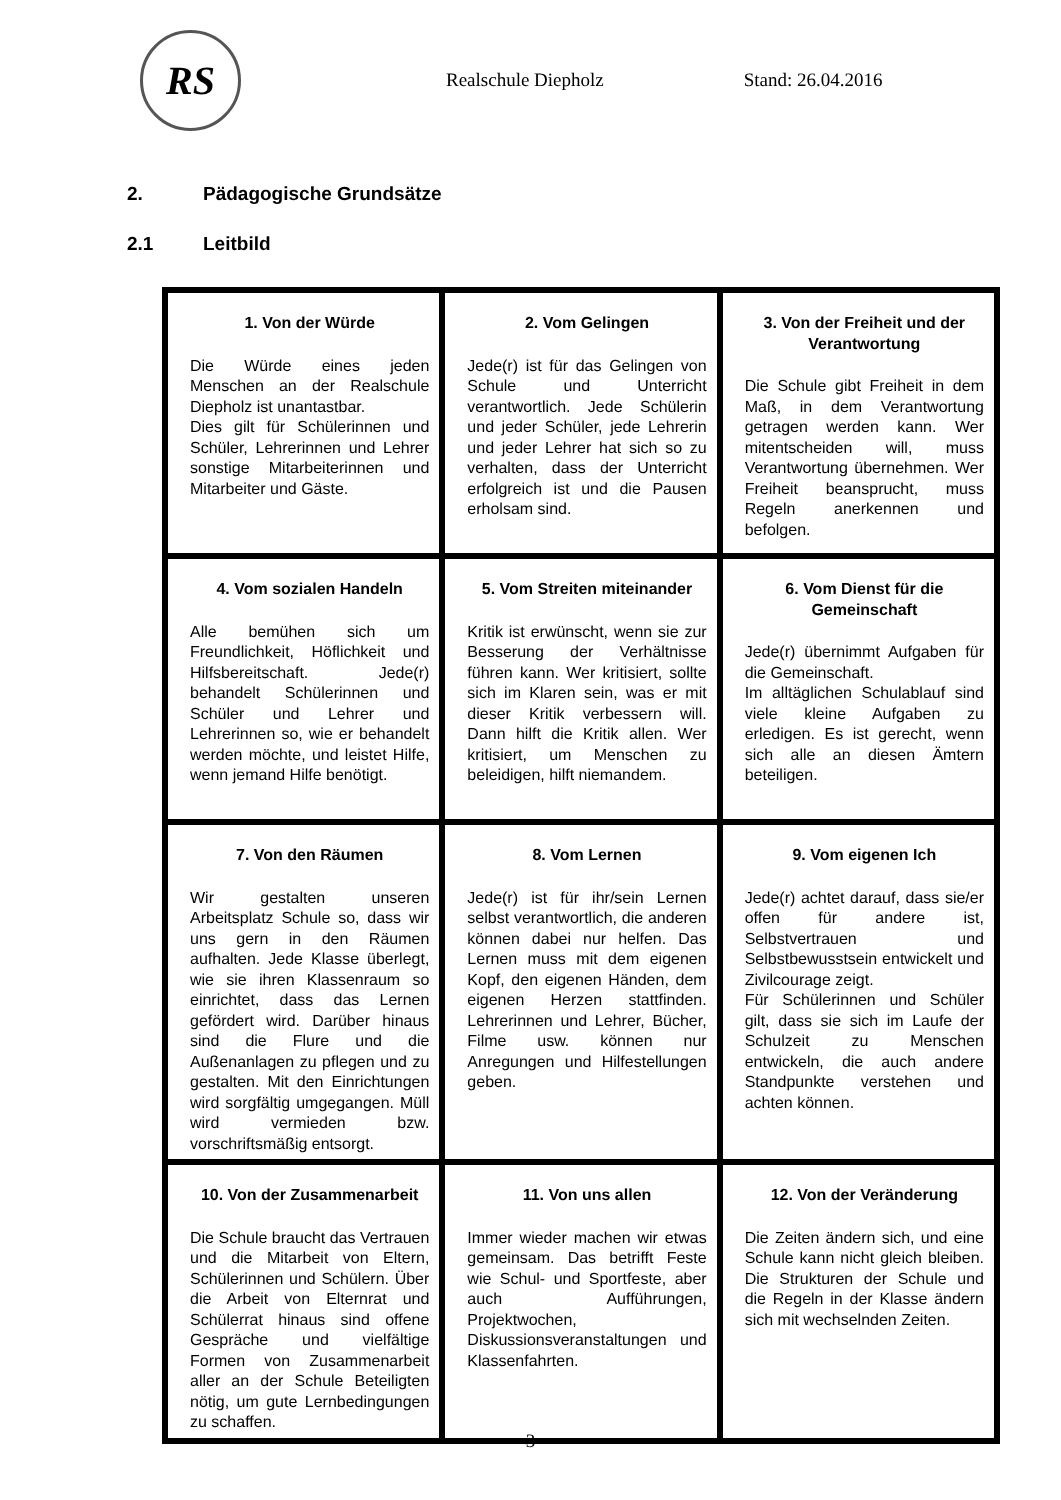RS
Realschule Diepholz Stand: 26.04.2016
2. Pädagogische Grundsätze
2.1 Leitbild
| 1. Von der Würde Die Würde eines jeden Menschen an der Realschule Diepholz ist unantastbar. Dies gilt für Schülerinnen und Schüler, Lehrerinnen und Lehrer sonstige Mitarbeiterinnen und Mitarbeiter und Gäste. | 2. Vom Gelingen Jede(r) ist für das Gelingen von Schule und Unterricht verantwortlich. Jede Schülerin und jeder Schüler, jede Lehrerin und jeder Lehrer hat sich so zu verhalten, dass der Unterricht erfolgreich ist und die Pausen erholsam sind. | 3. Von der Freiheit und der Verantwortung Die Schule gibt Freiheit in dem Maß, in dem Verantwortung getragen werden kann. Wer mitentscheiden will, muss Verantwortung übernehmen. Wer Freiheit beansprucht, muss Regeln anerkennen und befolgen. |
| 4. Vom sozialen Handeln Alle bemühen sich um Freundlichkeit, Höflichkeit und Hilfsbereitschaft. Jede(r) behandelt Schülerinnen und Schüler und Lehrer und Lehrerinnen so, wie er behandelt werden möchte, und leistet Hilfe, wenn jemand Hilfe benötigt. | 5. Vom Streiten miteinander Kritik ist erwünscht, wenn sie zur Besserung der Verhältnisse führen kann. Wer kritisiert, sollte sich im Klaren sein, was er mit dieser Kritik verbessern will. Dann hilft die Kritik allen. Wer kritisiert, um Menschen zu beleidigen, hilft niemandem. | 6. Vom Dienst für die Gemeinschaft Jede(r) übernimmt Aufgaben für die Gemeinschaft. Im alltäglichen Schulablauf sind viele kleine Aufgaben zu erledigen. Es ist gerecht, wenn sich alle an diesen Ämtern beteiligen. |
| 7. Von den Räumen Wir gestalten unseren Arbeitsplatz Schule so, dass wir uns gern in den Räumen aufhalten. Jede Klasse überlegt, wie sie ihren Klassenraum so einrichtet, dass das Lernen gefördert wird. Darüber hinaus sind die Flure und die Außenanlagen zu pflegen und zu gestalten. Mit den Einrichtungen wird sorgfältig umgegangen. Müll wird vermieden bzw. vorschriftsmäßig entsorgt. | 8. Vom Lernen Jede(r) ist für ihr/sein Lernen selbst verantwortlich, die anderen können dabei nur helfen. Das Lernen muss mit dem eigenen Kopf, den eigenen Händen, dem eigenen Herzen stattfinden. Lehrerinnen und Lehrer, Bücher, Filme usw. können nur Anregungen und Hilfestellungen geben. | 9. Vom eigenen Ich Jede(r) achtet darauf, dass sie/er offen für andere ist, Selbstvertrauen und Selbstbewusstsein entwickelt und Zivilcourage zeigt. Für Schülerinnen und Schüler gilt, dass sie sich im Laufe der Schulzeit zu Menschen entwickeln, die auch andere Standpunkte verstehen und achten können. |
| 10. Von der Zusammenarbeit Die Schule braucht das Vertrauen und die Mitarbeit von Eltern, Schülerinnen und Schülern. Über die Arbeit von Elternrat und Schülerrat hinaus sind offene Gespräche und vielfältige Formen von Zusammenarbeit aller an der Schule Beteiligten nötig, um gute Lernbedingungen zu schaffen. | 11. Von uns allen Immer wieder machen wir etwas gemeinsam. Das betrifft Feste wie Schul- und Sportfeste, aber auch Aufführungen, Projektwochen, Diskussionsveranstaltungen und Klassenfahrten. | 12. Von der Veränderung Die Zeiten ändern sich, und eine Schule kann nicht gleich bleiben. Die Strukturen der Schule und die Regeln in der Klasse ändern sich mit wechselnden Zeiten. |
- 3 -